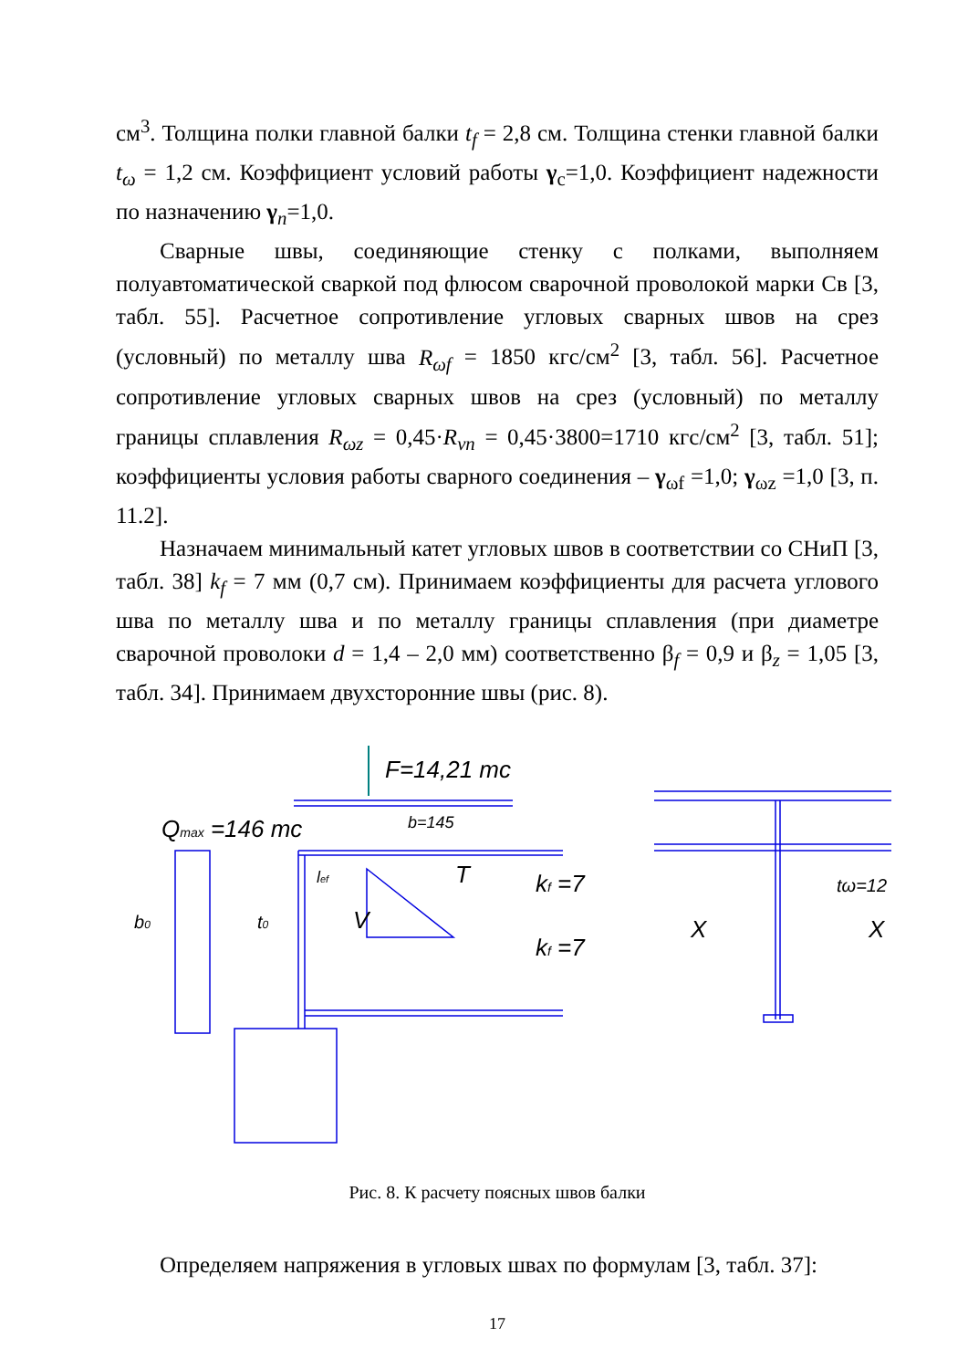см<sup>3</sup>. Толщина полки главной балки t<sub>f</sub> = 2,8 см. Толщина стенки главной балки t<sub>ω</sub> = 1,2 см. Коэффициент условий работы γ<sub>c</sub>=1,0. Коэффициент надежности по назначению γ<sub>n</sub>=1,0.
Сварные швы, соединяющие стенку с полками, выполняем полуавтоматической сваркой под флюсом сварочной проволокой марки Св [3, табл. 55]. Расчетное сопротивление угловых сварных швов на срез (условный) по металлу шва R<sub>ωf</sub> = 1850 кгс/см<sup>2</sup> [3, табл. 56]. Расчетное сопротивление угловых сварных швов на срез (условный) по металлу границы сплавления R<sub>ωz</sub> = 0,45·R<sub>νn</sub> = 0,45·3800=1710 кгс/см<sup>2</sup> [3, табл. 51]; коэффициенты условия работы сварного соединения – γ<sub>ωf</sub> =1,0; γ<sub>ωz</sub> =1,0 [3, п. 11.2].
Назначаем минимальный катет угловых швов в соответствии со СНиП [3, табл. 38] k<sub>f</sub> = 7 мм (0,7 см). Принимаем коэффициенты для расчета углового шва по металлу шва и по металлу границы сплавления (при диаметре сварочной проволоки d = 1,4 – 2,0 мм) соответственно β<sub>f</sub> = 0,9 и β<sub>z</sub> = 1,05 [3, табл. 34]. Принимаем двухсторонние швы (рис. 8).
F=14,21 mc
Qmax =146 mc
b=145
b0
t0
lef
V
T
kf =7
kf =7
tω=12
X
X
Рис. 8. К расчету поясных швов балки
Определяем напряжения в угловых швах по формулам [3, табл. 37]:
17